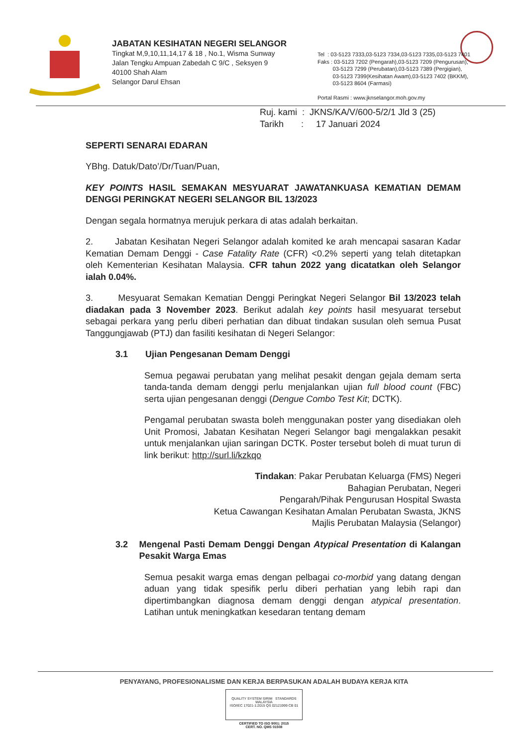JABATAN KESIHATAN NEGERI SELANGOR
Tingkat M,9,10,11,14,17 & 18 , No.1, Wisma Sunway
Jalan Tengku Ampuan Zabedah C 9/C , Seksyen 9
40100 Shah Alam
Selangor Darul Ehsan
Tel : 03-5123 7333,03-5123 7334,03-5123 7335,03-5123 7401
Faks : 03-5123 7202 (Pengarah),03-5123 7209 (Pengurusan),
03-5123 7299 (Perubatan),03-5123 7389 (Pergigian),
03-5123 7399(Kesihatan Awam),03-5123 7402 (BKKM),
03-5123 8604 (Farmasi)
Portal Rasmi : www.jknselangor.moh.gov.my
Ruj. kami : JKNS/KA/V/600-5/2/1 Jld 3 (25)
Tarikh : 17 Januari 2024
SEPERTI SENARAI EDARAN
YBhg. Datuk/Dato’/Dr/Tuan/Puan,
KEY POINTS HASIL SEMAKAN MESYUARAT JAWATANKUASA KEMATIAN DEMAM DENGGI PERINGKAT NEGERI SELANGOR BIL 13/2023
Dengan segala hormatnya merujuk perkara di atas adalah berkaitan.
2. Jabatan Kesihatan Negeri Selangor adalah komited ke arah mencapai sasaran Kadar Kematian Demam Denggi - Case Fatality Rate (CFR) <0.2% seperti yang telah ditetapkan oleh Kementerian Kesihatan Malaysia. CFR tahun 2022 yang dicatatkan oleh Selangor ialah 0.04%.
3. Mesyuarat Semakan Kematian Denggi Peringkat Negeri Selangor Bil 13/2023 telah diadakan pada 3 November 2023. Berikut adalah key points hasil mesyuarat tersebut sebagai perkara yang perlu diberi perhatian dan dibuat tindakan susulan oleh semua Pusat Tanggungjawab (PTJ) dan fasiliti kesihatan di Negeri Selangor:
3.1 Ujian Pengesanan Demam Denggi
Semua pegawai perubatan yang melihat pesakit dengan gejala demam serta tanda-tanda demam denggi perlu menjalankan ujian full blood count (FBC) serta ujian pengesanan denggi (Dengue Combo Test Kit; DCTK).
Pengamal perubatan swasta boleh menggunakan poster yang disediakan oleh Unit Promosi, Jabatan Kesihatan Negeri Selangor bagi mengalakkan pesakit untuk menjalankan ujian saringan DCTK. Poster tersebut boleh di muat turun di link berikut: http://surl.li/kzkqo
Tindakan: Pakar Perubatan Keluarga (FMS) Negeri
Bahagian Perubatan, Negeri
Pengarah/Pihak Pengurusan Hospital Swasta
Ketua Cawangan Kesihatan Amalan Perubatan Swasta, JKNS
Majlis Perubatan Malaysia (Selangor)
3.2 Mengenal Pasti Demam Denggi Dengan Atypical Presentation di Kalangan Pesakit Warga Emas
Semua pesakit warga emas dengan pelbagai co-morbid yang datang dengan aduan yang tidak spesifik perlu diberi perhatian yang lebih rapi dan dipertimbangkan diagnosa demam denggi dengan atypical presentation. Latihan untuk meningkatkan kesedaran tentang demam
PENYAYANG, PROFESIONALISME DAN KERJA BERPASUKAN ADALAH BUDAYA KERJA KITA
QUALITY SYSTEM SIRIM STANDARDS MALAYSIA
ISO/IEC 17021-1:2015 QS 02121999 CB 01
CERTIFIED TO ISO 9001: 2015
CERT. NO. QMS 01508